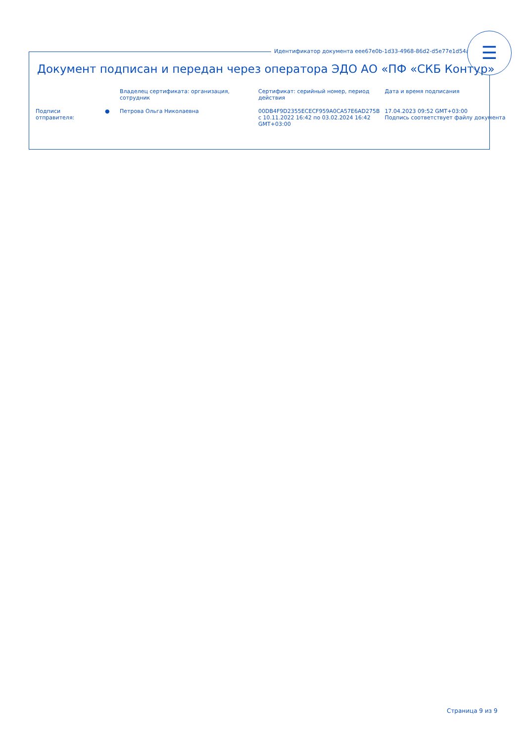Идентификатор документа eee67e0b-1d33-4968-86d2-d5e77e1d54ad
☰
Документ подписан и передан через оператора ЭДО АО «ПФ «СКБ Контур»
| | | Владелец сертификата: организация, сотрудник | Сертификат: серийный номер, период действия | Дата и время подписания |
| --- | --- | --- | --- | --- |
| Подписи отправителя: | ● | Петрова Ольга Николаевна | 00DB4F9D2355ECECF959A0CA57E6AD275B с 10.11.2022 16:42 по 03.02.2024 16:42 GMT+03:00 | 17.04.2023 09:52 GMT+03:00 Подпись соответствует файлу документа |
Страница 9 из 9